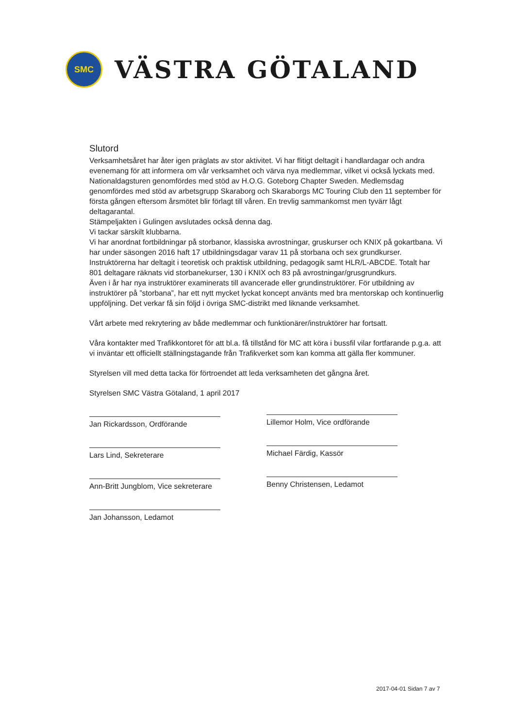SMC
VÄSTRA GÖTALAND
Slutord
Verksamhetsåret har åter igen präglats av stor aktivitet. Vi har flitigt deltagit i handlardagar och andra evenemang för att informera om vår verksamhet och värva nya medlemmar, vilket vi också lyckats med. Nationaldagsturen genomfördes med stöd av H.O.G. Goteborg Chapter Sweden. Medlemsdag genomfördes med stöd av arbetsgrupp Skaraborg och Skaraborgs MC Touring Club den 11 september för första gången eftersom årsmötet blir förlagt till våren. En trevlig sammankomst men tyvärr lågt deltagarantal.
Stämpeljakten i Gulingen avslutades också denna dag.
Vi tackar särskilt klubbarna.
Vi har anordnat fortbildningar på storbanor, klassiska avrostningar, gruskurser och KNIX på gokartbana. Vi har under säsongen 2016 haft 17 utbildningsdagar varav 11 på storbana och sex grundkurser. Instruktörerna har deltagit i teoretisk och praktisk utbildning, pedagogik samt HLR/L-ABCDE. Totalt har 801 deltagare räknats vid storbanekurser, 130 i KNIX och 83 på avrostningar/grusgrundkurs.
Även i år har nya instruktörer examinerats till avancerade eller grundinstruktörer. För utbildning av instruktörer på ”storbana”, har ett nytt mycket lyckat koncept använts med bra mentorskap och kontinuerlig uppföljning. Det verkar få sin följd i övriga SMC-distrikt med liknande verksamhet.
Vårt arbete med rekrytering av både medlemmar och funktionärer/instruktörer har fortsatt.
Våra kontakter med Trafikkontoret för att bl.a. få tillstånd för MC att köra i bussfil vilar fortfarande p.g.a. att vi inväntar ett officiellt ställningstagande från Trafikverket som kan komma att gälla fler kommuner.
Styrelsen vill med detta tacka för förtroendet att leda verksamheten det gångna året.
Styrelsen SMC Västra Götaland, 1 april 2017
Jan Rickardsson, Ordförande
Lars Lind, Sekreterare
Ann-Britt Jungblom, Vice sekreterare
Jan Johansson, Ledamot
Lillemor Holm, Vice ordförande
Michael Färdig, Kassör
Benny Christensen, Ledamot
2017-04-01 Sidan 7 av 7